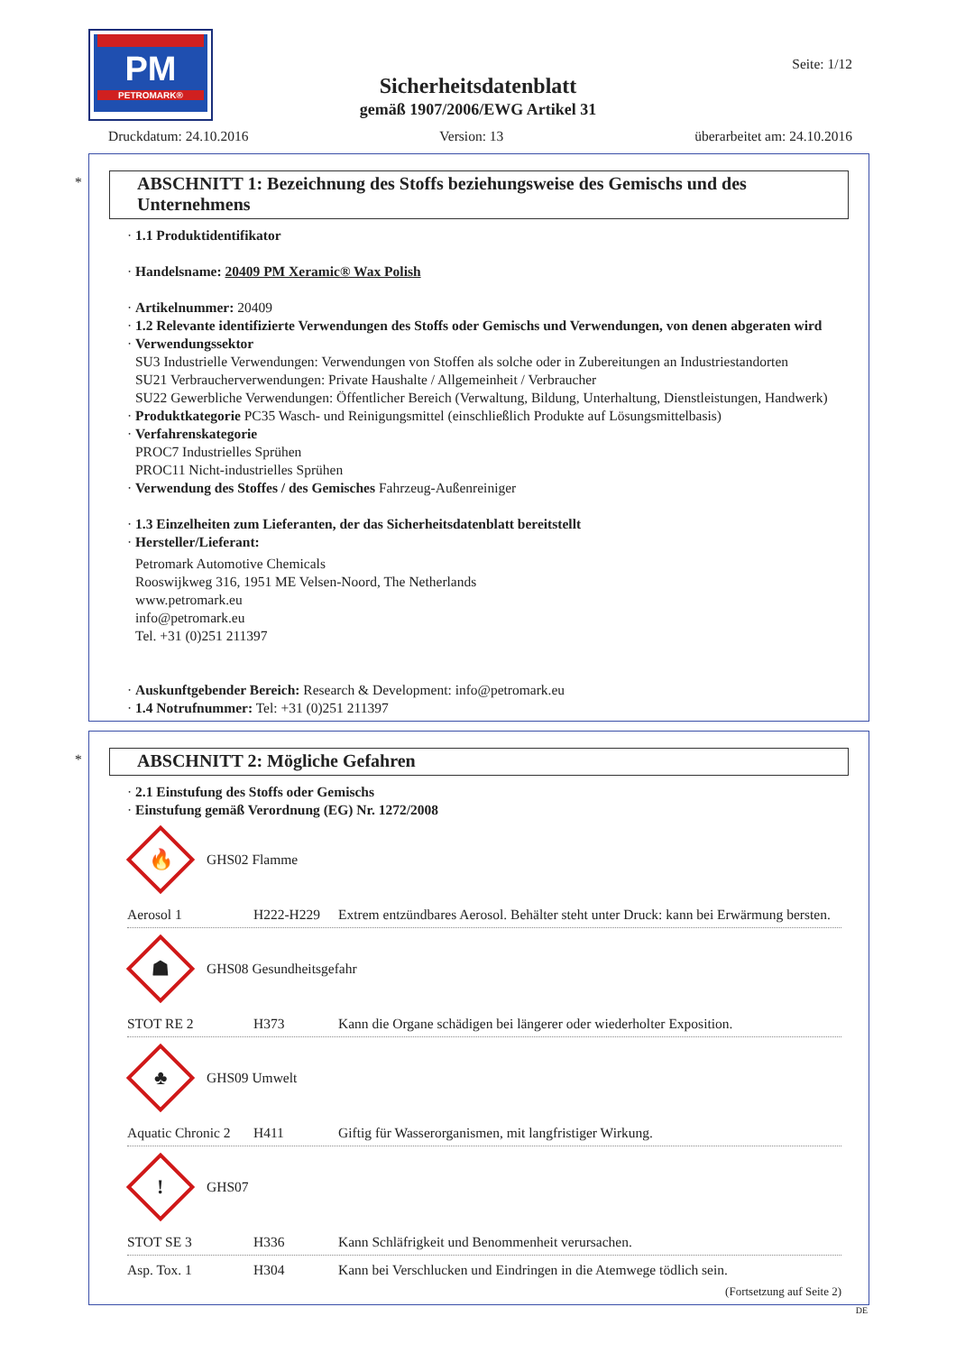PM
PETROMARK®
Sicherheitsdatenblatt
gemäß 1907/2006/EWG Artikel 31
Seite: 1/12
Druckdatum: 24.10.2016 Version: 13 überarbeitet am: 24.10.2016
*
ABSCHNITT 1: Bezeichnung des Stoffs beziehungsweise des Gemischs und des Unternehmens
· 1.1 Produktidentifikator
· Handelsname: 20409 PM Xeramic® Wax Polish
· Artikelnummer: 20409
· 1.2 Relevante identifizierte Verwendungen des Stoffs oder Gemischs und Verwendungen, von denen abgeraten wird
· Verwendungssektor
SU3 Industrielle Verwendungen: Verwendungen von Stoffen als solche oder in Zubereitungen an Industriestandorten
SU21 Verbraucherverwendungen: Private Haushalte / Allgemeinheit / Verbraucher
SU22 Gewerbliche Verwendungen: Öffentlicher Bereich (Verwaltung, Bildung, Unterhaltung, Dienstleistungen, Handwerk)
· Produktkategorie PC35 Wasch- und Reinigungsmittel (einschließlich Produkte auf Lösungsmittelbasis)
· Verfahrenskategorie
PROC7 Industrielles Sprühen
PROC11 Nicht-industrielles Sprühen
· Verwendung des Stoffes / des Gemisches Fahrzeug-Außenreiniger
· 1.3 Einzelheiten zum Lieferanten, der das Sicherheitsdatenblatt bereitstellt
· Hersteller/Lieferant:
Petromark Automotive Chemicals
Rooswijkweg 316, 1951 ME Velsen-Noord, The Netherlands
www.petromark.eu
info@petromark.eu
Tel. +31 (0)251 211397
· Auskunftgebender Bereich: Research & Development: info@petromark.eu
· 1.4 Notrufnummer: Tel: +31 (0)251 211397
*
ABSCHNITT 2: Mögliche Gefahren
· 2.1 Einstufung des Stoffs oder Gemischs
· Einstufung gemäß Verordnung (EG) Nr. 1272/2008
🔥
GHS02 Flamme
Aerosol 1 H222-H229 Extrem entzündbares Aerosol. Behälter steht unter Druck: kann bei Erwärmung bersten.
☗
GHS08 Gesundheitsgefahr
STOT RE 2 H373 Kann die Organe schädigen bei längerer oder wiederholter Exposition.
♣
GHS09 Umwelt
Aquatic Chronic 2
H411 Giftig für Wasserorganismen, mit langfristiger Wirkung.
!
GHS07
STOT SE 3 H336 Kann Schläfrigkeit und Benommenheit verursachen.
Asp. Tox. 1 H304 Kann bei Verschlucken und Eindringen in die Atemwege tödlich sein.
(Fortsetzung auf Seite 2)
DE